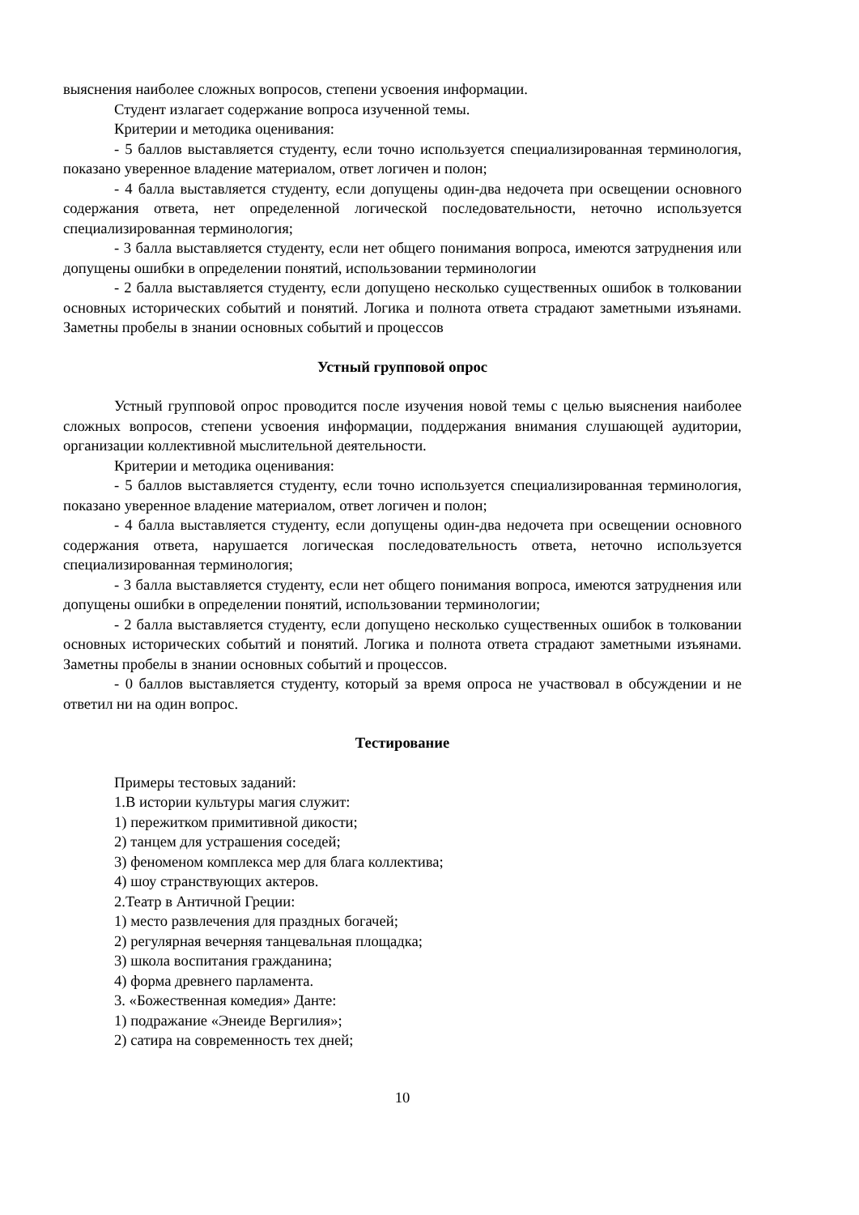выяснения наиболее сложных вопросов, степени усвоения информации.
Студент излагает содержание вопроса изученной темы.
Критерии и методика оценивания:
- 5 баллов выставляется студенту, если точно используется специализированная терминология, показано уверенное владение материалом, ответ логичен и полон;
- 4 балла выставляется студенту, если допущены один-два недочета при освещении основного содержания ответа, нет определенной логической последовательности, неточно используется специализированная терминология;
- 3 балла выставляется студенту, если нет общего понимания вопроса, имеются затруднения или допущены ошибки в определении понятий, использовании терминологии
- 2 балла выставляется студенту, если допущено несколько существенных ошибок в толковании основных исторических событий и понятий. Логика и полнота ответа страдают заметными изъянами. Заметны пробелы в знании основных событий и процессов
Устный групповой опрос
Устный групповой опрос проводится после изучения новой темы с целью выяснения наиболее сложных вопросов, степени усвоения информации, поддержания внимания слушающей аудитории, организации коллективной мыслительной деятельности.
Критерии и методика оценивания:
- 5 баллов выставляется студенту, если точно используется специализированная терминология, показано уверенное владение материалом, ответ логичен и полон;
- 4 балла выставляется студенту, если допущены один-два недочета при освещении основного содержания ответа, нарушается логическая последовательность ответа, неточно используется специализированная терминология;
- 3 балла выставляется студенту, если нет общего понимания вопроса, имеются затруднения или допущены ошибки в определении понятий, использовании терминологии;
- 2 балла выставляется студенту, если допущено несколько существенных ошибок в толковании основных исторических событий и понятий. Логика и полнота ответа страдают заметными изъянами. Заметны пробелы в знании основных событий и процессов.
- 0 баллов выставляется студенту, который за время опроса не участвовал в обсуждении и не ответил ни на один вопрос.
Тестирование
Примеры тестовых заданий:
1.В истории культуры магия служит:
1) пережитком примитивной дикости;
2) танцем для устрашения соседей;
3) феноменом комплекса мер для блага коллектива;
4) шоу странствующих актеров.
2.Театр в Античной Греции:
1) место развлечения для праздных богачей;
2) регулярная вечерняя танцевальная площадка;
3) школа воспитания гражданина;
4) форма древнего парламента.
3. «Божественная комедия» Данте:
1) подражание «Энеиде Вергилия»;
2) сатира на современность тех дней;
10